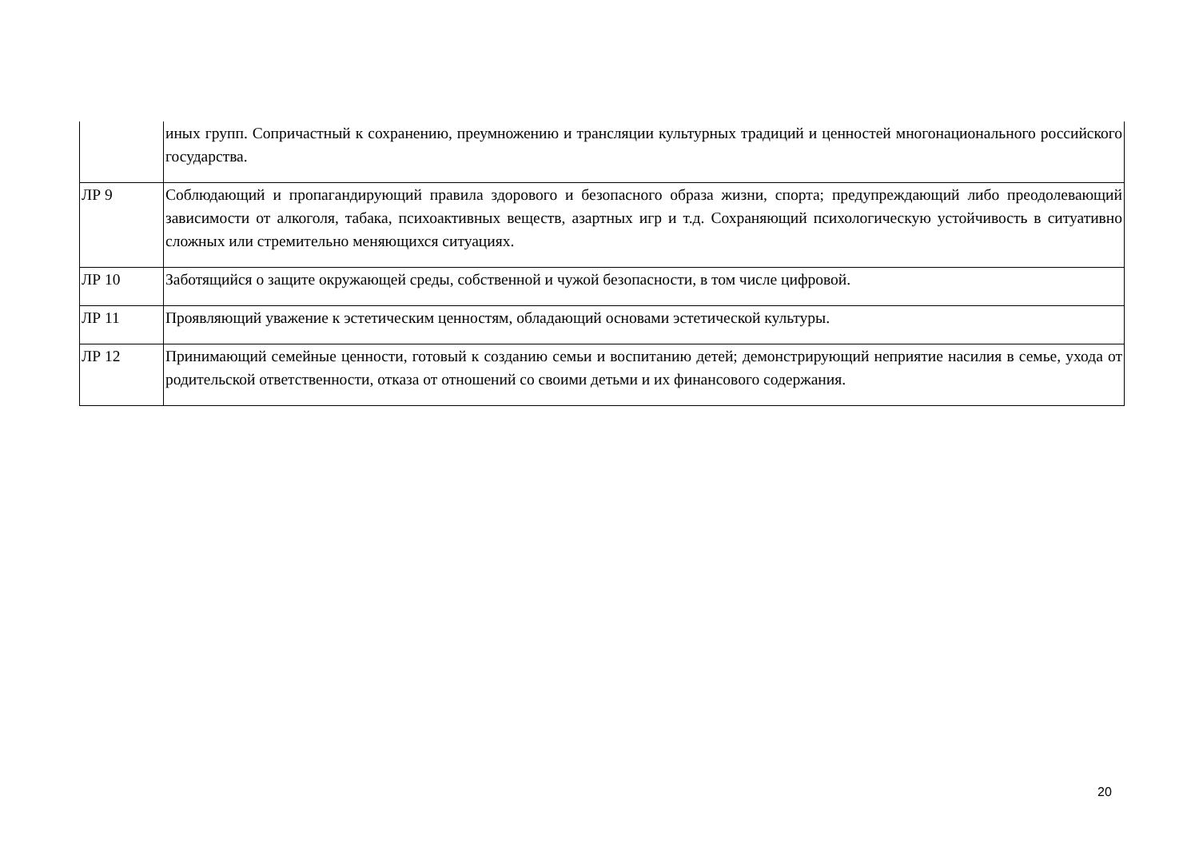| | иных групп. Сопричастный к сохранению, преумножению и трансляции культурных традиций и ценностей многонационального российского государства. |
| ЛР 9 | Соблюдающий и пропагандирующий правила здорового и безопасного образа жизни, спорта; предупреждающий либо преодолевающий зависимости от алкоголя, табака, психоактивных веществ, азартных игр и т.д. Сохраняющий психологическую устойчивость в ситуативно сложных или стремительно меняющихся ситуациях. |
| ЛР 10 | Заботящийся о защите окружающей среды, собственной и чужой безопасности, в том числе цифровой. |
| ЛР 11 | Проявляющий уважение к эстетическим ценностям, обладающий основами эстетической культуры. |
| ЛР 12 | Принимающий семейные ценности, готовый к созданию семьи и воспитанию детей; демонстрирующий неприятие насилия в семье, ухода от родительской ответственности, отказа от отношений со своими детьми и их финансового содержания. |
20